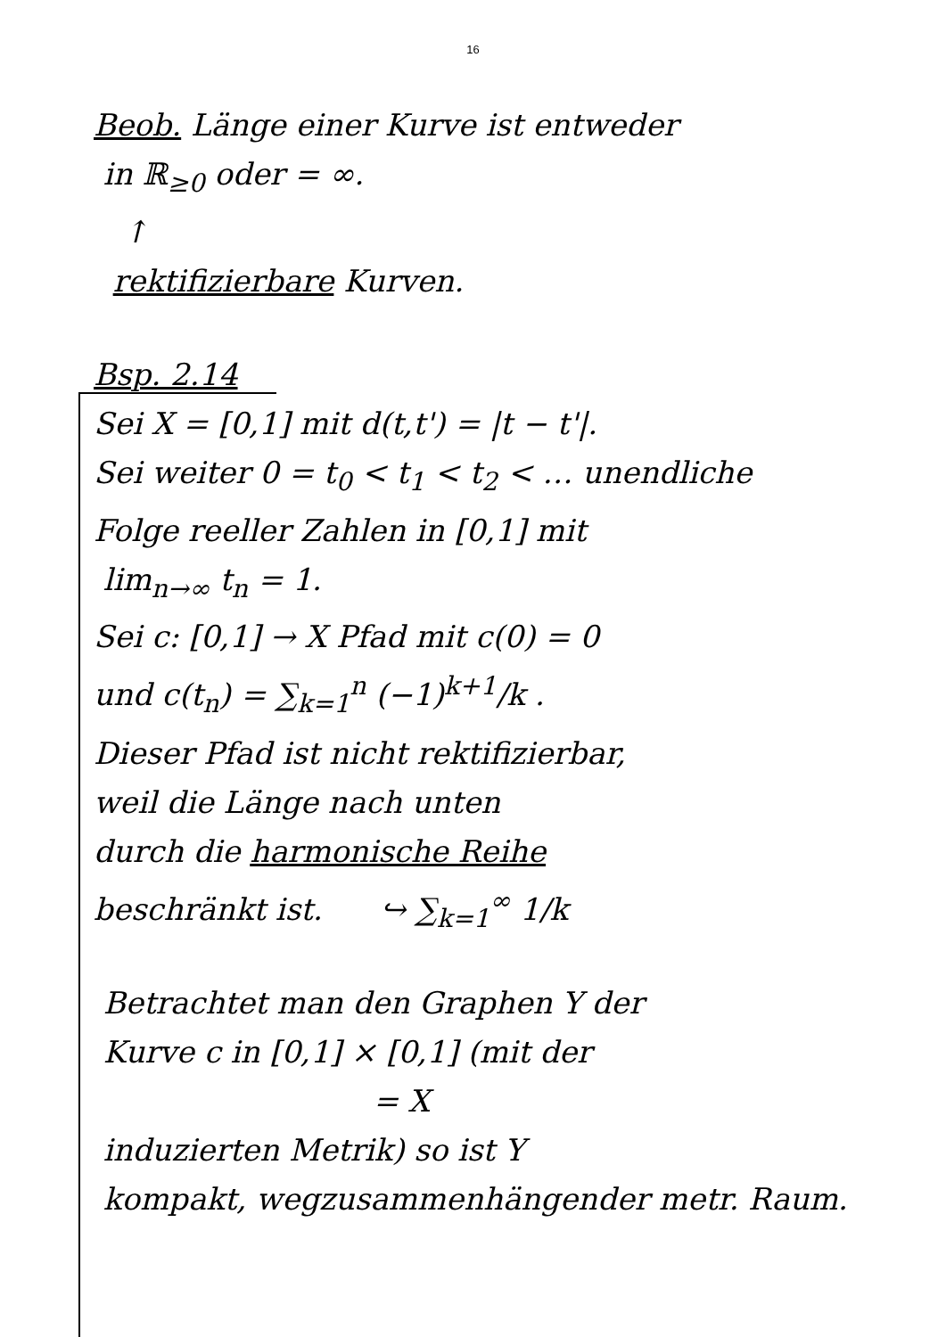16
Beob. Länge einer Kurve ist entweder
in ℝ<sub>≥0</sub> oder = ∞.
↑
rektifizierbare Kurven.
Bsp. 2.14
Sei X = [0,1] mit d(t,t') = |t − t'|.
Sei weiter 0 = t<sub>0</sub> < t<sub>1</sub> < t<sub>2</sub> < … unendliche
Folge reeller Zahlen in [0,1] mit
lim<sub>n→∞</sub> t<sub>n</sub> = 1.
Sei c: [0,1] → X Pfad mit c(0) = 0
und c(t<sub>n</sub>) = ∑<sub>k=1</sub><sup>n</sup> (−1)<sup>k+1</sup>/k .
Dieser Pfad ist nicht rektifizierbar,
weil die Länge nach unten
durch die harmonische Reihe
beschränkt ist. ↪ ∑<sub>k=1</sub><sup>∞</sup> 1/k
Betrachtet man den Graphen Y der
Kurve c in [0,1] × [0,1] (mit der
= X
induzierten Metrik) so ist Y
kompakt, wegzusammenhängender metr. Raum.